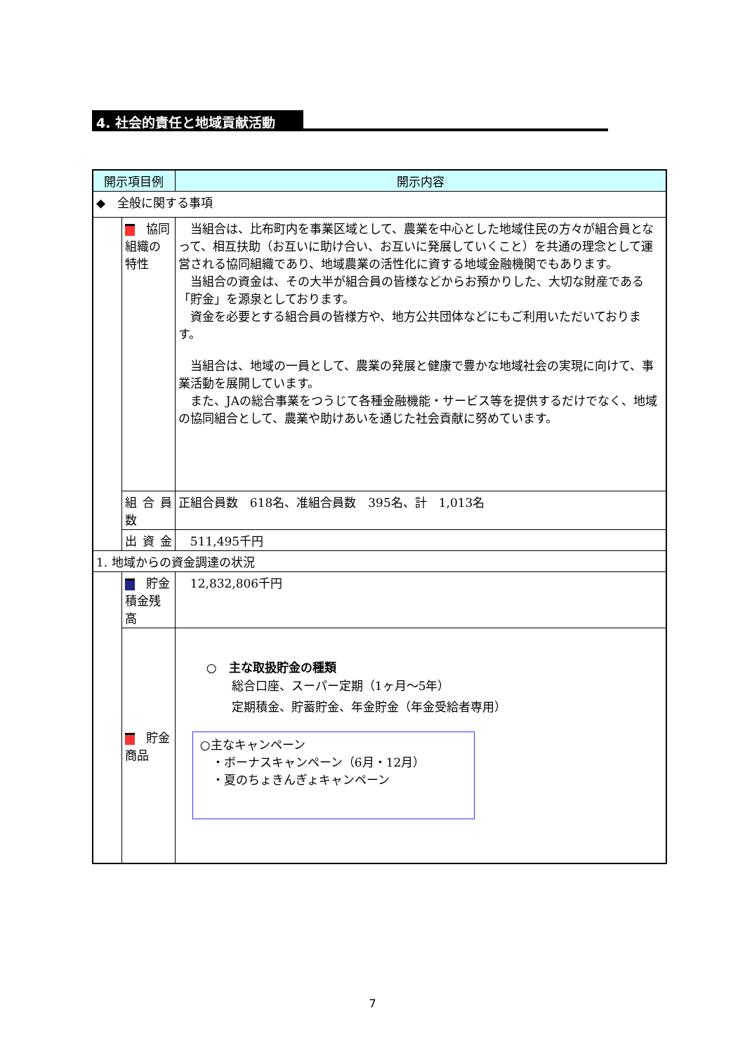4. 社会的責任と地域貢献活動
| 開示項目例 | | 開示内容 |
| --- | --- | --- |
| ◆ 全般に関する事項 | | |
| | 協同組織の特性 | 当組合は、比布町内を事業区域として、農業を中心とした地域住民の方々が組合員となって、相互扶助（お互いに助け合い、お互いに発展していくこと）を共通の理念として運営される協同組織であり、地域農業の活性化に資する地域金融機関でもあります。 当組合の資金は、その大半が組合員の皆様などからお預かりした、大切な財産である「貯金」を源泉としております。 資金を必要とする組合員の皆様方や、地方公共団体などにもご利用いただいております。 当組合は、地域の一員として、農業の発展と健康で豊かな地域社会の実現に向けて、事業活動を展開しています。 また、JAの総合事業をつうじて各種金融機能・サービス等を提供するだけでなく、地域の協同組合として、農業や助けあいを通じた社会貢献に努めています。 |
| | 組 合 員 数 | 正組合員数 618名、准組合員数 395名、計 1,013名 |
| | 出 資 金 | 511,495千円 |
| 1. 地域からの資金調達の状況 | | |
| | 貯金積金残高 | 12,832,806千円 |
| | 貯金商品 | ○ 主な取扱貯金の種類 総合口座、スーパー定期（1ヶ月～5年） 定期積金、貯蓄貯金、年金貯金（年金受給者専用） ○主なキャンペーン ・ボーナスキャンペーン（6月・12月） ・夏のちょきんぎょキャンペーン |
7